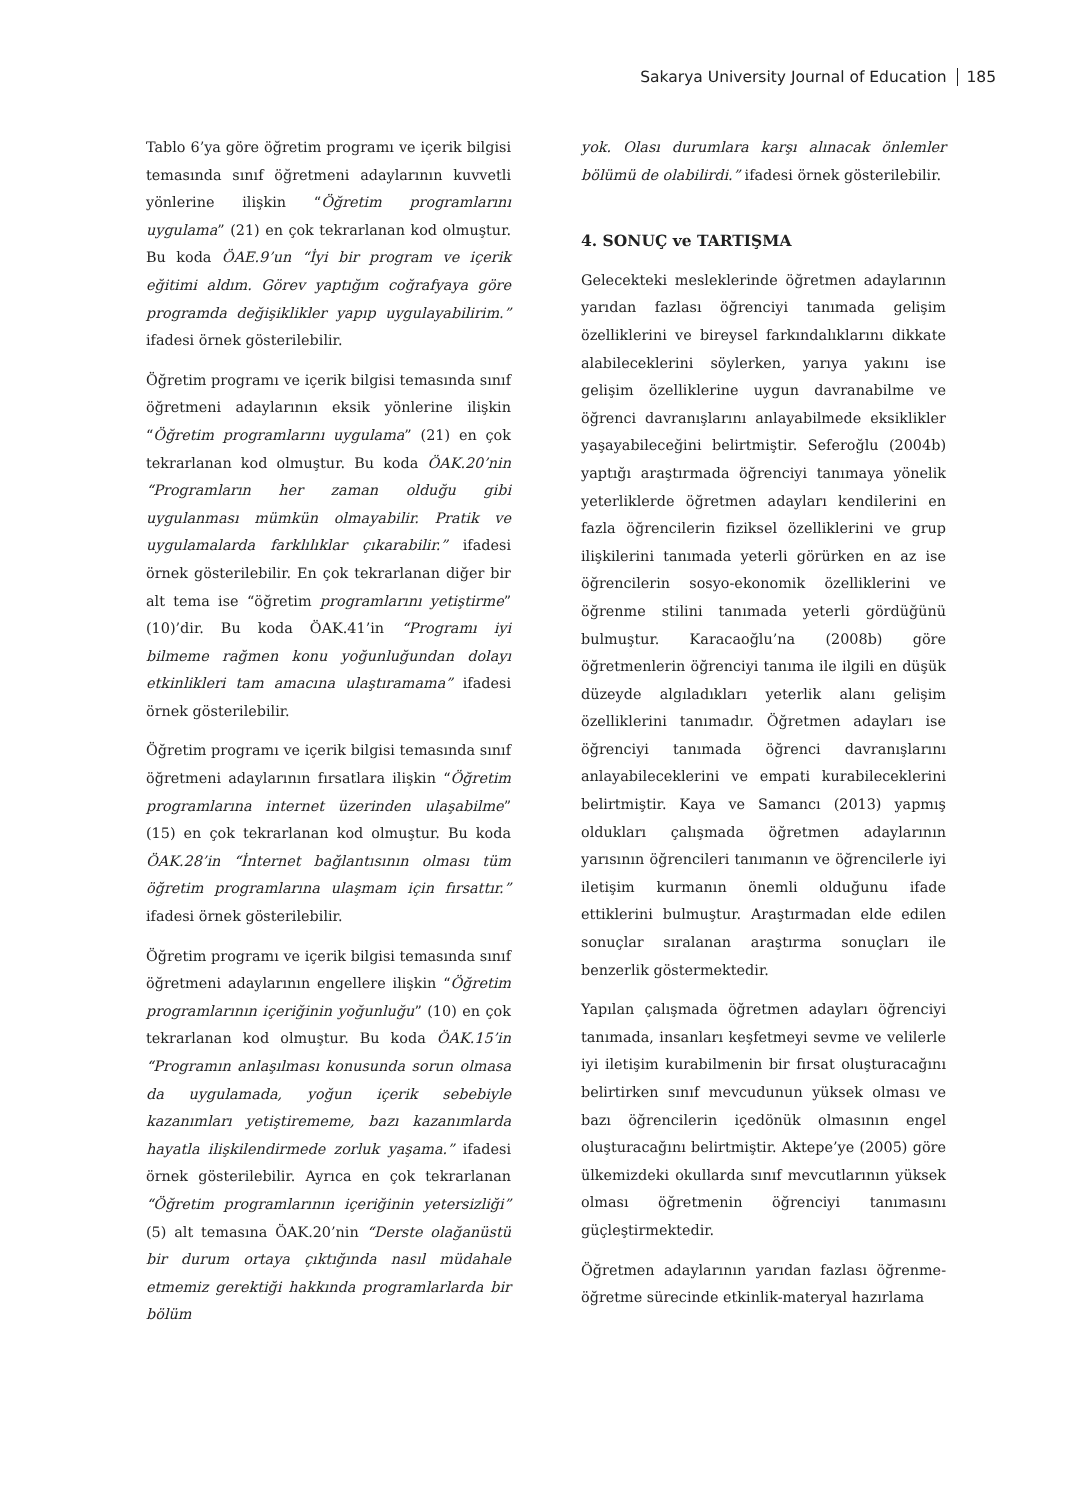Sakarya University Journal of Education 185
Tablo 6’ya göre öğretim programı ve içerik bilgisi temasında sınıf öğretmeni adaylarının kuvvetli yönlerine ilişkin “Öğretim programlarını uygulama” (21) en çok tekrarlanan kod olmuştur. Bu koda ÖAE.9’un “İyi bir program ve içerik eğitimi aldım. Görev yaptığım coğrafyaya göre programda değişiklikler yapıp uygulayabilirim.” ifadesi örnek gösterilebilir.
Öğretim programı ve içerik bilgisi temasında sınıf öğretmeni adaylarının eksik yönlerine ilişkin “Öğretim programlarını uygulama” (21) en çok tekrarlanan kod olmuştur. Bu koda ÖAK.20’nin “Programların her zaman olduğu gibi uygulanması mümkün olmayabilir. Pratik ve uygulamalarda farklılıklar çıkarabilir.” ifadesi örnek gösterilebilir. En çok tekrarlanan diğer bir alt tema ise “öğretim programlarını yetiştirme” (10)’dir. Bu koda ÖAK.41’in “Programı iyi bilmeme rağmen konu yoğunluğundan dolayı etkinlikleri tam amacına ulaştıramama” ifadesi örnek gösterilebilir.
Öğretim programı ve içerik bilgisi temasında sınıf öğretmeni adaylarının fırsatlara ilişkin “Öğretim programlarına internet üzerinden ulaşabilme” (15) en çok tekrarlanan kod olmuştur. Bu koda ÖAK.28’in “İnternet bağlantısının olması tüm öğretim programlarına ulaşmam için fırsattır.” ifadesi örnek gösterilebilir.
Öğretim programı ve içerik bilgisi temasında sınıf öğretmeni adaylarının engellere ilişkin “Öğretim programlarının içeriğinin yoğunluğu” (10) en çok tekrarlanan kod olmuştur. Bu koda ÖAK.15’in “Programın anlaşılması konusunda sorun olmasa da uygulamada, yoğun içerik sebebiyle kazanımları yetiştirememe, bazı kazanımlarda hayatla ilişkilendirmede zorluk yaşama.” ifadesi örnek gösterilebilir. Ayrıca en çok tekrarlanan “Öğretim programlarının içeriğinin yetersizliği” (5) alt temasına ÖAK.20’nin “Derste olağanüstü bir durum ortaya çıktığında nasıl müdahale etmemiz gerektiği hakkında programlarlarda bir bölüm
yok. Olası durumlara karşı alınacak önlemler bölümü de olabilirdi.” ifadesi örnek gösterilebilir.
4. SONUÇ ve TARTIŞMA
Gelecekteki mesleklerinde öğretmen adaylarının yarıdan fazlası öğrenciyi tanımada gelişim özelliklerini ve bireysel farkındalıklarını dikkate alabileceklerini söylerken, yarıya yakını ise gelişim özelliklerine uygun davranabilme ve öğrenci davranışlarını anlayabilmede eksiklikler yaşayabileceğini belirtmiştir. Seferoğlu (2004b) yaptığı araştırmada öğrenciyi tanımaya yönelik yeterliklerde öğretmen adayları kendilerini en fazla öğrencilerin fiziksel özelliklerini ve grup ilişkilerini tanımada yeterli görürken en az ise öğrencilerin sosyo-ekonomik özelliklerini ve öğrenme stilini tanımada yeterli gördüğünü bulmuştur. Karacaoğlu’na (2008b) göre öğretmenlerin öğrenciyi tanıma ile ilgili en düşük düzeyde algıladıkları yeterlik alanı gelişim özelliklerini tanımadır. Öğretmen adayları ise öğrenciyi tanımada öğrenci davranışlarını anlayabileceklerini ve empati kurabileceklerini belirtmiştir. Kaya ve Samancı (2013) yapmış oldukları çalışmada öğretmen adaylarının yarısının öğrencileri tanımanın ve öğrencilerle iyi iletişim kurmanın önemli olduğunu ifade ettiklerini bulmuştur. Araştırmadan elde edilen sonuçlar sıralanan araştırma sonuçları ile benzerlik göstermektedir.
Yapılan çalışmada öğretmen adayları öğrenciyi tanımada, insanları keşfetmeyi sevme ve velilerle iyi iletişim kurabilmenin bir fırsat oluşturacağını belirtirken sınıf mevcudunun yüksek olması ve bazı öğrencilerin içedönük olmasının engel oluşturacağını belirtmiştir. Aktepe’ye (2005) göre ülkemizdeki okullarda sınıf mevcutlarının yüksek olması öğretmenin öğrenciyi tanımasını güçleştirmektedir.
Öğretmen adaylarının yarıdan fazlası öğrenme-öğretme sürecinde etkinlik-materyal hazırlama